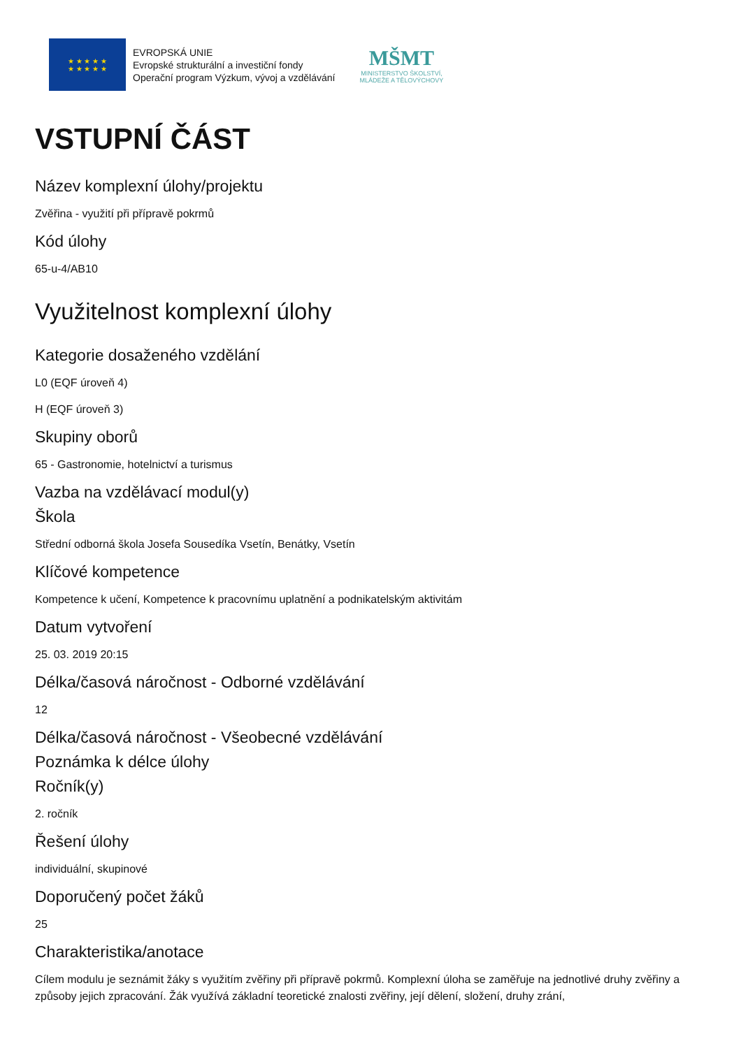★ ★ ★ ★ ★
★ ★ ★ ★ ★
EVROPSKÁ UNIE
Evropské strukturální a investiční fondy
Operační program Výzkum, vývoj a vzdělávání
MŠMT
MINISTERSTVO ŠKOLSTVÍ,
MLÁDEŽE A TĚLOVÝCHOVY
VSTUPNÍ ČÁST
Název komplexní úlohy/projektu
Zvěřina - využití při přípravě pokrmů
Kód úlohy
65-u-4/AB10
Využitelnost komplexní úlohy
Kategorie dosaženého vzdělání
L0 (EQF úroveň 4)
H (EQF úroveň 3)
Skupiny oborů
65 - Gastronomie, hotelnictví a turismus
Vazba na vzdělávací modul(y)
Škola
Střední odborná škola Josefa Sousedíka Vsetín, Benátky, Vsetín
Klíčové kompetence
Kompetence k učení, Kompetence k pracovnímu uplatnění a podnikatelským aktivitám
Datum vytvoření
25. 03. 2019 20:15
Délka/časová náročnost - Odborné vzdělávání
12
Délka/časová náročnost - Všeobecné vzdělávání
Poznámka k délce úlohy
Ročník(y)
2. ročník
Řešení úlohy
individuální, skupinové
Doporučený počet žáků
25
Charakteristika/anotace
Cílem modulu je seznámit žáky s využitím zvěřiny při přípravě pokrmů. Komplexní úloha se zaměřuje na jednotlivé druhy zvěřiny a způsoby jejich zpracování. Žák využívá základní teoretické znalosti zvěřiny, její dělení, složení, druhy zrání,